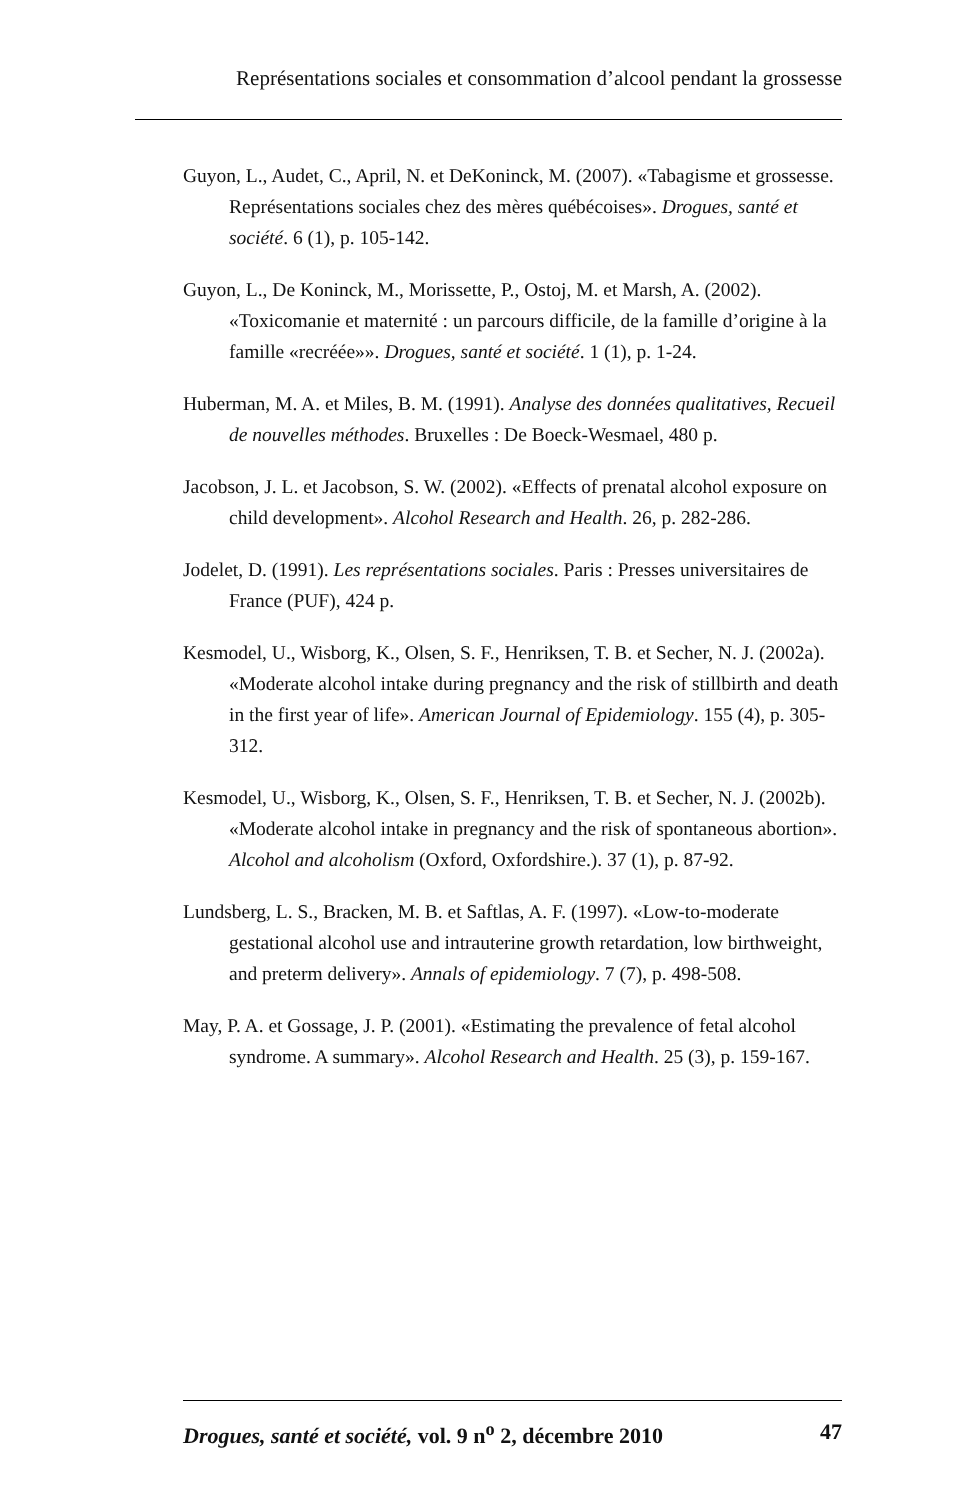Représentations sociales et consommation d’alcool pendant la grossesse
Guyon, L., Audet, C., April, N. et DeKoninck, M. (2007). «Tabagisme et grossesse. Représentations sociales chez des mères québécoises». Drogues, santé et société. 6 (1), p. 105-142.
Guyon, L., De Koninck, M., Morissette, P., Ostoj, M. et Marsh, A. (2002). «Toxicomanie et maternité : un parcours difficile, de la famille d’origine à la famille «recréée»». Drogues, santé et société. 1 (1), p. 1-24.
Huberman, M. A. et Miles, B. M. (1991). Analyse des données qualitatives, Recueil de nouvelles méthodes. Bruxelles : De Boeck-Wesmael, 480 p.
Jacobson, J. L. et Jacobson, S. W. (2002). «Effects of prenatal alcohol exposure on child development». Alcohol Research and Health. 26, p. 282-286.
Jodelet, D. (1991). Les représentations sociales. Paris : Presses universitaires de France (PUF), 424 p.
Kesmodel, U., Wisborg, K., Olsen, S. F., Henriksen, T. B. et Secher, N. J. (2002a). «Moderate alcohol intake during pregnancy and the risk of stillbirth and death in the first year of life». American Journal of Epidemiology. 155 (4), p. 305-312.
Kesmodel, U., Wisborg, K., Olsen, S. F., Henriksen, T. B. et Secher, N. J. (2002b). «Moderate alcohol intake in pregnancy and the risk of spontaneous abortion». Alcohol and alcoholism (Oxford, Oxfordshire.). 37 (1), p. 87-92.
Lundsberg, L. S., Bracken, M. B. et Saftlas, A. F. (1997). «Low-to-moderate gestational alcohol use and intrauterine growth retardation, low birthweight, and preterm delivery». Annals of epidemiology. 7 (7), p. 498-508.
May, P. A. et Gossage, J. P. (2001). «Estimating the prevalence of fetal alcohol syndrome. A summary». Alcohol Research and Health. 25 (3), p. 159-167.
Drogues, santé et société, vol. 9 n<sup>o</sup> 2, décembre 2010 47